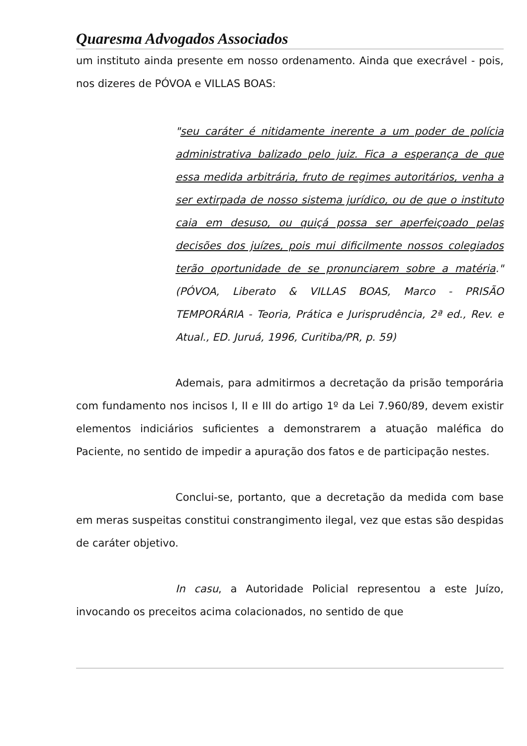Quaresma Advogados Associados
um instituto ainda presente em nosso ordenamento. Ainda que execrável - pois, nos dizeres de PÓVOA e VILLAS BOAS:
"seu caráter é nitidamente inerente a um poder de polícia administrativa balizado pelo juiz. Fica a esperança de que essa medida arbitrária, fruto de regimes autoritários, venha a ser extirpada de nosso sistema jurídico, ou de que o instituto caia em desuso, ou quiçá possa ser aperfeiçoado pelas decisões dos juízes, pois mui dificilmente nossos colegiados terão oportunidade de se pronunciarem sobre a matéria." (PÓVOA, Liberato & VILLAS BOAS, Marco - PRISÃO TEMPORÁRIA - Teoria, Prática e Jurisprudência, 2ª ed., Rev. e Atual., ED. Juruá, 1996, Curitiba/PR, p. 59)
Ademais, para admitirmos a decretação da prisão temporária com fundamento nos incisos I, II e III do artigo 1º da Lei 7.960/89, devem existir elementos indiciários suficientes a demonstrarem a atuação maléfica do Paciente, no sentido de impedir a apuração dos fatos e de participação nestes.
Conclui-se, portanto, que a decretação da medida com base em meras suspeitas constitui constrangimento ilegal, vez que estas são despidas de caráter objetivo.
In casu, a Autoridade Policial representou a este Juízo, invocando os preceitos acima colacionados, no sentido de que